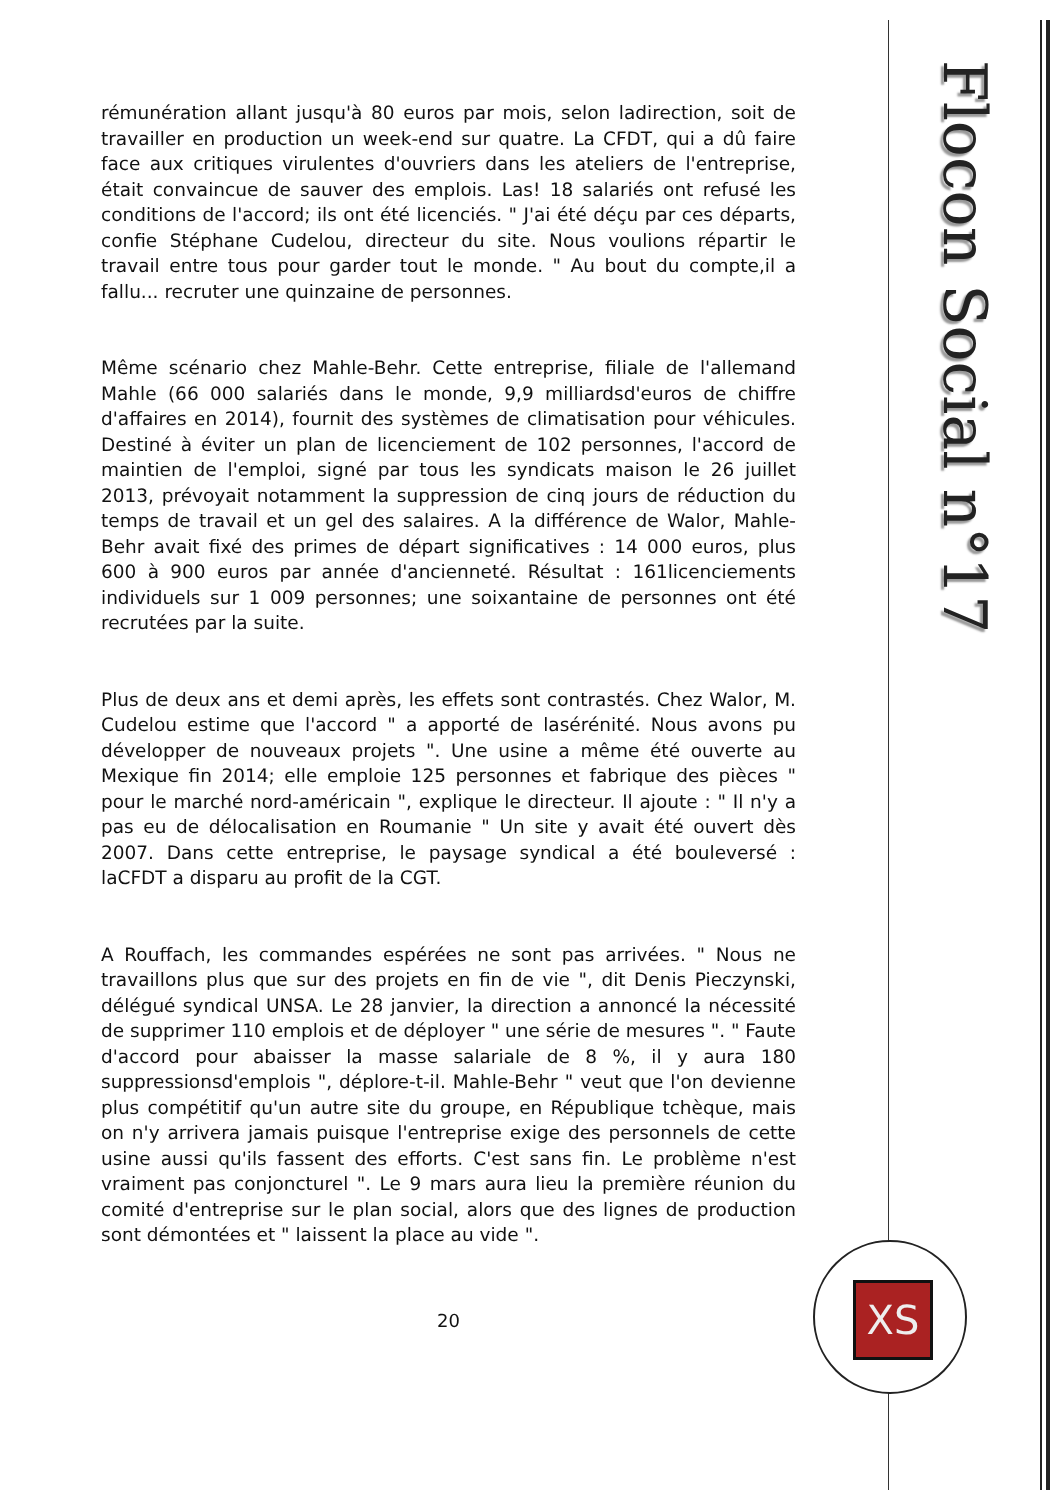Flocon Social n°17
XS
rémunération allant jusqu'à 80 euros par mois, selon ladirection, soit de travailler en production un week-end sur quatre. La CFDT, qui a dû faire face aux critiques virulentes d'ouvriers dans les ateliers de l'entreprise, était convaincue de sauver des emplois. Las! 18 salariés ont refusé les conditions de l'accord; ils ont été licenciés. " J'ai été déçu par ces départs, confie Stéphane Cudelou, directeur du site. Nous voulions répartir le travail entre tous pour garder tout le monde. " Au bout du compte,il a fallu... recruter une quinzaine de personnes.
Même scénario chez Mahle-Behr. Cette entreprise, filiale de l'allemand Mahle (66 000 salariés dans le monde, 9,9 milliardsd'euros de chiffre d'affaires en 2014), fournit des systèmes de climatisation pour véhicules. Destiné à éviter un plan de licenciement de 102 personnes, l'accord de maintien de l'emploi, signé par tous les syndicats maison le 26 juillet 2013, prévoyait notamment la suppression de cinq jours de réduction du temps de travail et un gel des salaires. A la différence de Walor, Mahle-Behr avait fixé des primes de départ significatives : 14 000 euros, plus 600 à 900 euros par année d'ancienneté. Résultat : 161licenciements individuels sur 1 009 personnes; une soixantaine de personnes ont été recrutées par la suite.
Plus de deux ans et demi après, les effets sont contrastés. Chez Walor, M. Cudelou estime que l'accord " a apporté de lasérénité. Nous avons pu développer de nouveaux projets ". Une usine a même été ouverte au Mexique fin 2014; elle emploie 125 personnes et fabrique des pièces " pour le marché nord-américain ", explique le directeur. Il ajoute : " Il n'y a pas eu de délocalisation en Roumanie " Un site y avait été ouvert dès 2007. Dans cette entreprise, le paysage syndical a été bouleversé : laCFDT a disparu au profit de la CGT.
A Rouffach, les commandes espérées ne sont pas arrivées. " Nous ne travaillons plus que sur des projets en fin de vie ", dit Denis Pieczynski, délégué syndical UNSA. Le 28 janvier, la direction a annoncé la nécessité de supprimer 110 emplois et de déployer " une série de mesures ". " Faute d'accord pour abaisser la masse salariale de 8 %, il y aura 180 suppressionsd'emplois ", déplore-t-il. Mahle-Behr " veut que l'on devienne plus compétitif qu'un autre site du groupe, en République tchèque, mais on n'y arrivera jamais puisque l'entreprise exige des personnels de cette usine aussi qu'ils fassent des efforts. C'est sans fin. Le problème n'est vraiment pas conjoncturel ". Le 9 mars aura lieu la première réunion du comité d'entreprise sur le plan social, alors que des lignes de production sont démontées et " laissent la place au vide ".
20